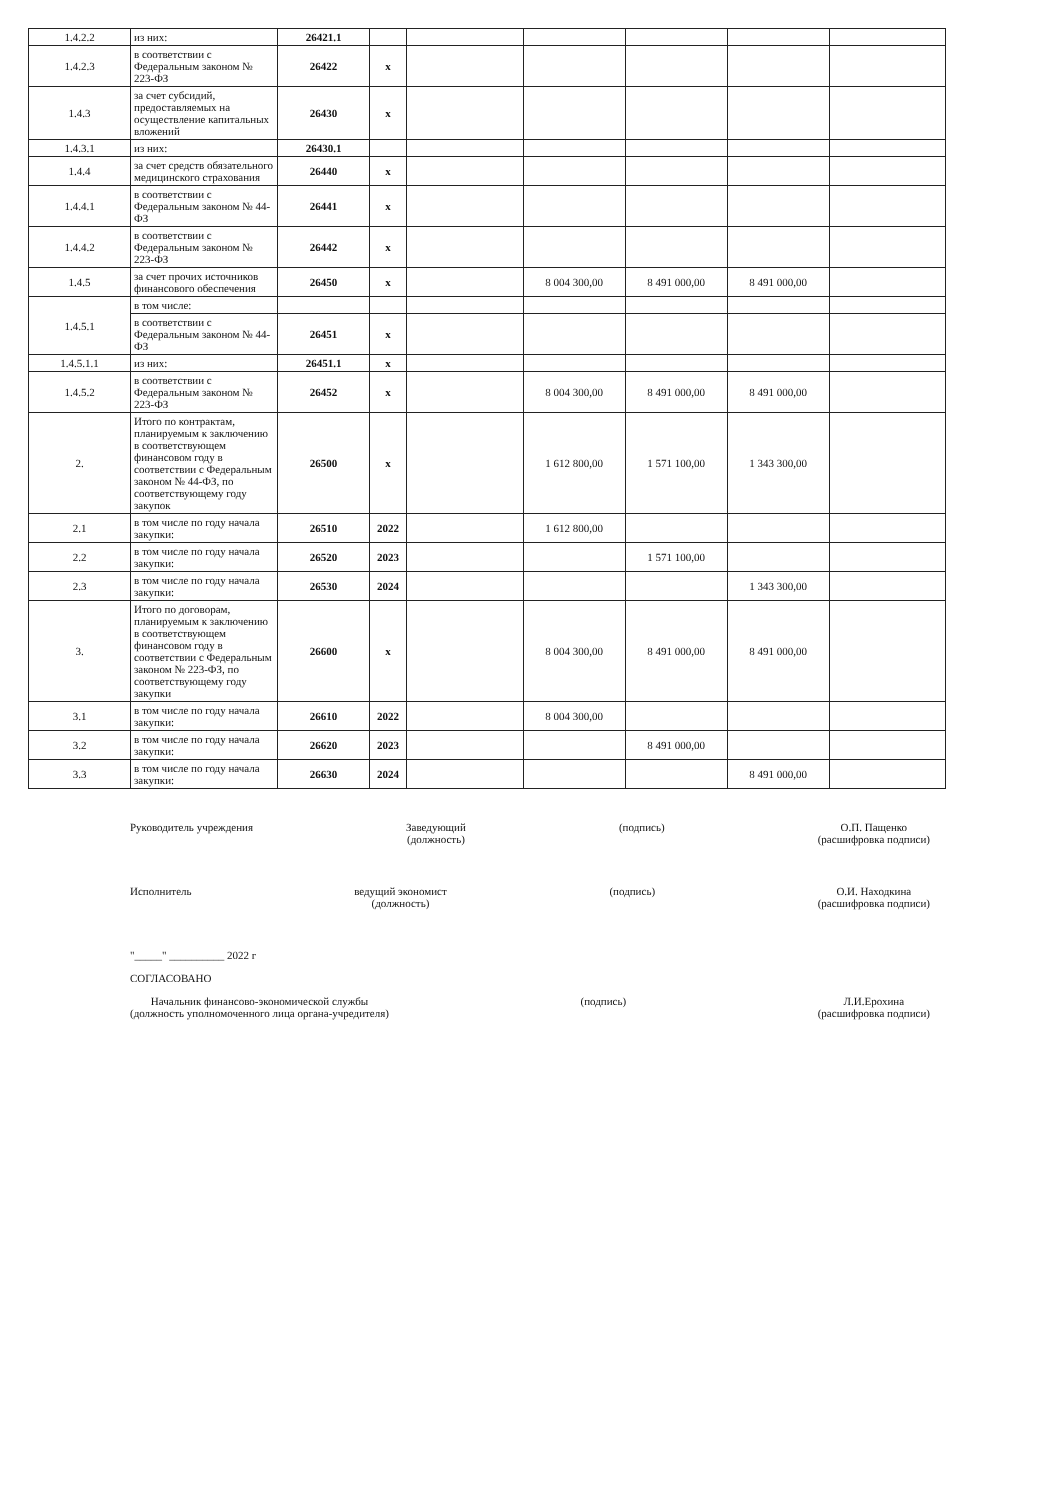| 1.4.2.2 | из них: | 26421.1 | | | | | | |
| 1.4.2.3 | в соответствии с Федеральным законом № 223-ФЗ | 26422 | x | | | | | |
| 1.4.3 | за счет субсидий, предоставляемых на осуществление капитальных вложений | 26430 | x | | | | | |
| 1.4.3.1 | из них: | 26430.1 | | | | | | |
| 1.4.4 | за счет средств обязательного медицинского страхования | 26440 | x | | | | | |
| 1.4.4.1 | в соответствии с Федеральным законом № 44-ФЗ | 26441 | x | | | | | |
| 1.4.4.2 | в соответствии с Федеральным законом № 223-ФЗ | 26442 | x | | | | | |
| 1.4.5 | за счет прочих источников финансового обеспечения | 26450 | x | | 8 004 300,00 | 8 491 000,00 | 8 491 000,00 | |
| 1.4.5.1 | в том числе: | | | | | | | |
| | в соответствии с Федеральным законом № 44-ФЗ | 26451 | x | | | | | |
| 1.4.5.1.1 | из них: | 26451.1 | x | | | | | |
| 1.4.5.2 | в соответствии с Федеральным законом № 223-ФЗ | 26452 | x | | 8 004 300,00 | 8 491 000,00 | 8 491 000,00 | |
| 2. | Итого по контрактам, планируемым к заключению в соответствующем финансовом году в соответствии с Федеральным законом № 44-ФЗ, по соответствующему году закупок | 26500 | x | | 1 612 800,00 | 1 571 100,00 | 1 343 300,00 | |
| 2.1 | в том числе по году начала закупки: | 26510 | 2022 | | 1 612 800,00 | | | |
| 2.2 | в том числе по году начала закупки: | 26520 | 2023 | | | 1 571 100,00 | | |
| 2.3 | в том числе по году начала закупки: | 26530 | 2024 | | | | 1 343 300,00 | |
| 3. | Итого по договорам, планируемым к заключению в соответствующем финансовом году в соответствии с Федеральным законом № 223-ФЗ, по соответствующему году закупки | 26600 | x | | 8 004 300,00 | 8 491 000,00 | 8 491 000,00 | |
| 3.1 | в том числе по году начала закупки: | 26610 | 2022 | | 8 004 300,00 | | | |
| 3.2 | в том числе по году начала закупки: | 26620 | 2023 | | | 8 491 000,00 | | |
| 3.3 | в том числе по году начала закупки: | 26630 | 2024 | | | | 8 491 000,00 | |
Руководитель учреждения Заведующий
(должность)
(подпись) О.П. Пащенко
(расшифровка подписи)
Исполнитель ведущий экономист
(должность)
(подпись) О.И. Находкина
(расшифровка подписи)
"_____" __________ 2022 г
СОГЛАСОВАНО
Начальник финансово-экономической службы
(должность уполномоченного лица органа-учредителя)
(подпись) Л.И.Ерохина
(расшифровка подписи)